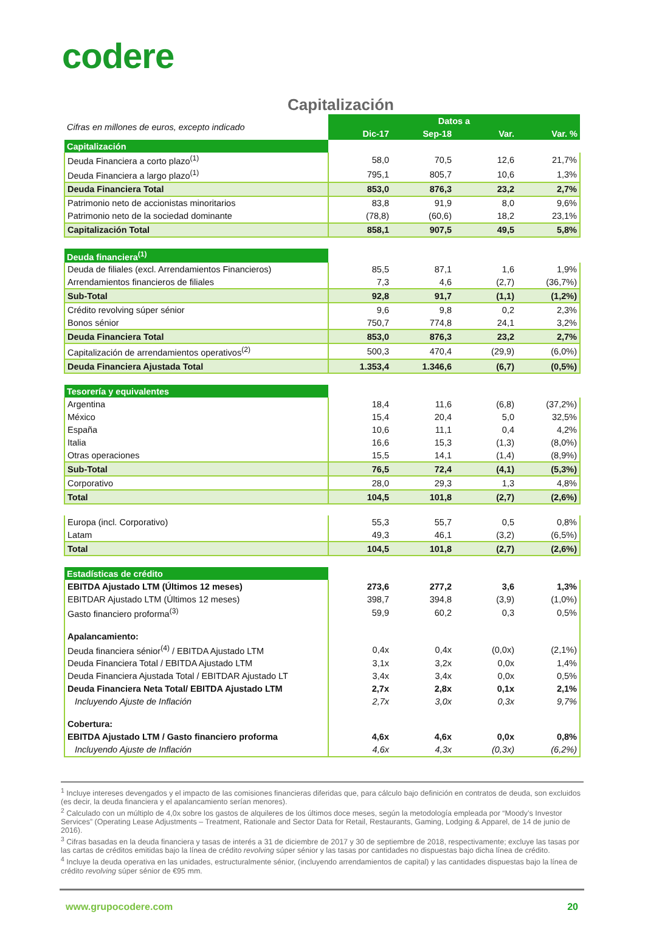codere
Capitalización
| Cifras en millones de euros, excepto indicado | Datos a | | | |
| | Dic-17 | Sep-18 | Var. | Var. % |
| Capitalización | | | | |
| Deuda Financiera a corto plazo<sup>(1)</sup> | 58,0 | 70,5 | 12,6 | 21,7% |
| Deuda Financiera a largo plazo<sup>(1)</sup> | 795,1 | 805,7 | 10,6 | 1,3% |
| Deuda Financiera Total | 853,0 | 876,3 | 23,2 | 2,7% |
| Patrimonio neto de accionistas minoritarios | 83,8 | 91,9 | 8,0 | 9,6% |
| Patrimonio neto de la sociedad dominante | (78,8) | (60,6) | 18,2 | 23,1% |
| Capitalización Total | 858,1 | 907,5 | 49,5 | 5,8% |
| Deuda financiera<sup>(1)</sup> | | | | |
| Deuda de filiales (excl. Arrendamientos Financieros) | 85,5 | 87,1 | 1,6 | 1,9% |
| Arrendamientos financieros de filiales | 7,3 | 4,6 | (2,7) | (36,7%) |
| Sub-Total | 92,8 | 91,7 | (1,1) | (1,2%) |
| Crédito revolving súper sénior | 9,6 | 9,8 | 0,2 | 2,3% |
| Bonos sénior | 750,7 | 774,8 | 24,1 | 3,2% |
| Deuda Financiera Total | 853,0 | 876,3 | 23,2 | 2,7% |
| Capitalización de arrendamientos operativos<sup>(2)</sup> | 500,3 | 470,4 | (29,9) | (6,0%) |
| Deuda Financiera Ajustada Total | 1.353,4 | 1.346,6 | (6,7) | (0,5%) |
| Tesorería y equivalentes | | | | |
| Argentina | 18,4 | 11,6 | (6,8) | (37,2%) |
| México | 15,4 | 20,4 | 5,0 | 32,5% |
| España | 10,6 | 11,1 | 0,4 | 4,2% |
| Italia | 16,6 | 15,3 | (1,3) | (8,0%) |
| Otras operaciones | 15,5 | 14,1 | (1,4) | (8,9%) |
| Sub-Total | 76,5 | 72,4 | (4,1) | (5,3%) |
| Corporativo | 28,0 | 29,3 | 1,3 | 4,8% |
| Total | 104,5 | 101,8 | (2,7) | (2,6%) |
| Europa (incl. Corporativo) | 55,3 | 55,7 | 0,5 | 0,8% |
| Latam | 49,3 | 46,1 | (3,2) | (6,5%) |
| Total | 104,5 | 101,8 | (2,7) | (2,6%) |
| Estadísticas de crédito | | | | |
| EBITDA Ajustado LTM (Últimos 12 meses) | 273,6 | 277,2 | 3,6 | 1,3% |
| EBITDAR Ajustado LTM (Últimos 12 meses) | 398,7 | 394,8 | (3,9) | (1,0%) |
| Gasto financiero proforma<sup>(3)</sup> | 59,9 | 60,2 | 0,3 | 0,5% |
| Apalancamiento: | | | | |
| Deuda financiera sénior<sup>(4)</sup> / EBITDA Ajustado LTM | 0,4x | 0,4x | (0,0x) | (2,1%) |
| Deuda Financiera Total / EBITDA Ajustado LTM | 3,1x | 3,2x | 0,0x | 1,4% |
| Deuda Financiera Ajustada Total / EBITDAR Ajustado LT | 3,4x | 3,4x | 0,0x | 0,5% |
| Deuda Financiera Neta Total/ EBITDA Ajustado LTM | 2,7x | 2,8x | 0,1x | 2,1% |
| Incluyendo Ajuste de Inflación | 2,7x | 3,0x | 0,3x | 9,7% |
| Cobertura: | | | | |
| EBITDA Ajustado LTM / Gasto financiero proforma | 4,6x | 4,6x | 0,0x | 0,8% |
| Incluyendo Ajuste de Inflación | 4,6x | 4,3x | (0,3x) | (6,2%) |
<sup>1</sup> Incluye intereses devengados y el impacto de las comisiones financieras diferidas que, para cálculo bajo definición en contratos de deuda, son excluidos (es decir, la deuda financiera y el apalancamiento serían menores).
<sup>2</sup> Calculado con un múltiplo de 4,0x sobre los gastos de alquileres de los últimos doce meses, según la metodología empleada por “Moody’s Investor Services” (Operating Lease Adjustments – Treatment, Rationale and Sector Data for Retail, Restaurants, Gaming, Lodging & Apparel, de 14 de junio de 2016).
<sup>3</sup> Cifras basadas en la deuda financiera y tasas de interés a 31 de diciembre de 2017 y 30 de septiembre de 2018, respectivamente; excluye las tasas por las cartas de créditos emitidas bajo la línea de crédito revolving súper sénior y las tasas por cantidades no dispuestas bajo dicha línea de crédito.
<sup>4</sup> Incluye la deuda operativa en las unidades, estructuralmente sénior, (incluyendo arrendamientos de capital) y las cantidades dispuestas bajo la línea de crédito revolving súper sénior de €95 mm.
www.grupocodere.com 20